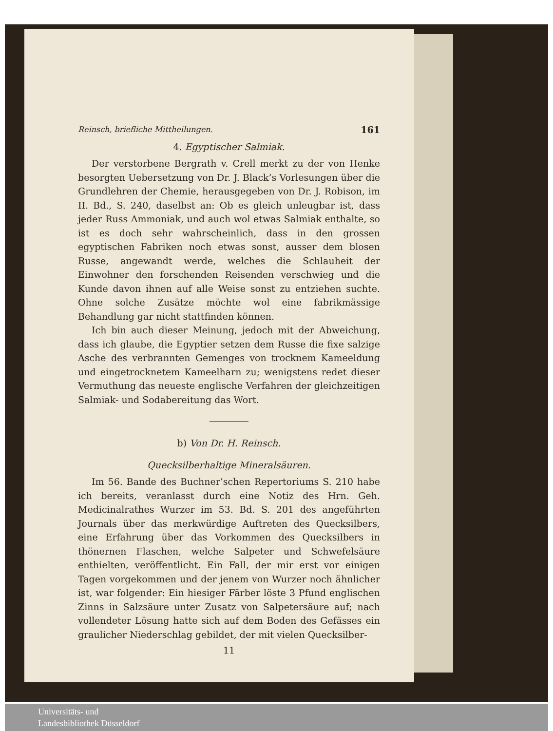Reinsch, briefliche Mittheilungen. 161
4. Egyptischer Salmiak.
Der verstorbene Bergrath v. Crell merkt zu der von Henke besorgten Uebersetzung von Dr. J. Black’s Vorlesungen über die Grundlehren der Chemie, herausgegeben von Dr. J. Robison, im II. Bd., S. 240, daselbst an: Ob es gleich unleugbar ist, dass jeder Russ Ammoniak, und auch wol etwas Salmiak enthalte, so ist es doch sehr wahrscheinlich, dass in den grossen egyptischen Fabriken noch etwas sonst, ausser dem blosen Russe, angewandt werde, welches die Schlauheit der Einwohner den forschenden Reisenden verschwieg und die Kunde davon ihnen auf alle Weise sonst zu entziehen suchte. Ohne solche Zusätze möchte wol eine fabrikmässige Behandlung gar nicht stattfinden können.
Ich bin auch dieser Meinung, jedoch mit der Abweichung, dass ich glaube, die Egyptier setzen dem Russe die fixe salzige Asche des verbrannten Gemenges von trocknem Kameeldung und eingetrocknetem Kameelharn zu; wenigstens redet dieser Vermuthung das neueste englische Verfahren der gleichzeitigen Salmiak- und Sodabereitung das Wort.
b) Von Dr. H. Reinsch.
Quecksilberhaltige Mineralsäuren.
Im 56. Bande des Buchner’schen Repertoriums S. 210 habe ich bereits, veranlasst durch eine Notiz des Hrn. Geh. Medicinalrathes Wurzer im 53. Bd. S. 201 des angeführten Journals über das merkwürdige Auftreten des Quecksilbers, eine Erfahrung über das Vorkommen des Quecksilbers in thönernen Flaschen, welche Salpeter und Schwefelsäure enthielten, veröffentlicht. Ein Fall, der mir erst vor einigen Tagen vorgekommen und der jenem von Wurzer noch ähnlicher ist, war folgender: Ein hiesiger Färber löste 3 Pfund englischen Zinns in Salzsäure unter Zusatz von Salpetersäure auf; nach vollendeter Lösung hatte sich auf dem Boden des Gefässes ein graulicher Niederschlag gebildet, der mit vielen Quecksilber-
11
Universitäts- und
Landesbibliothek Düsseldorf